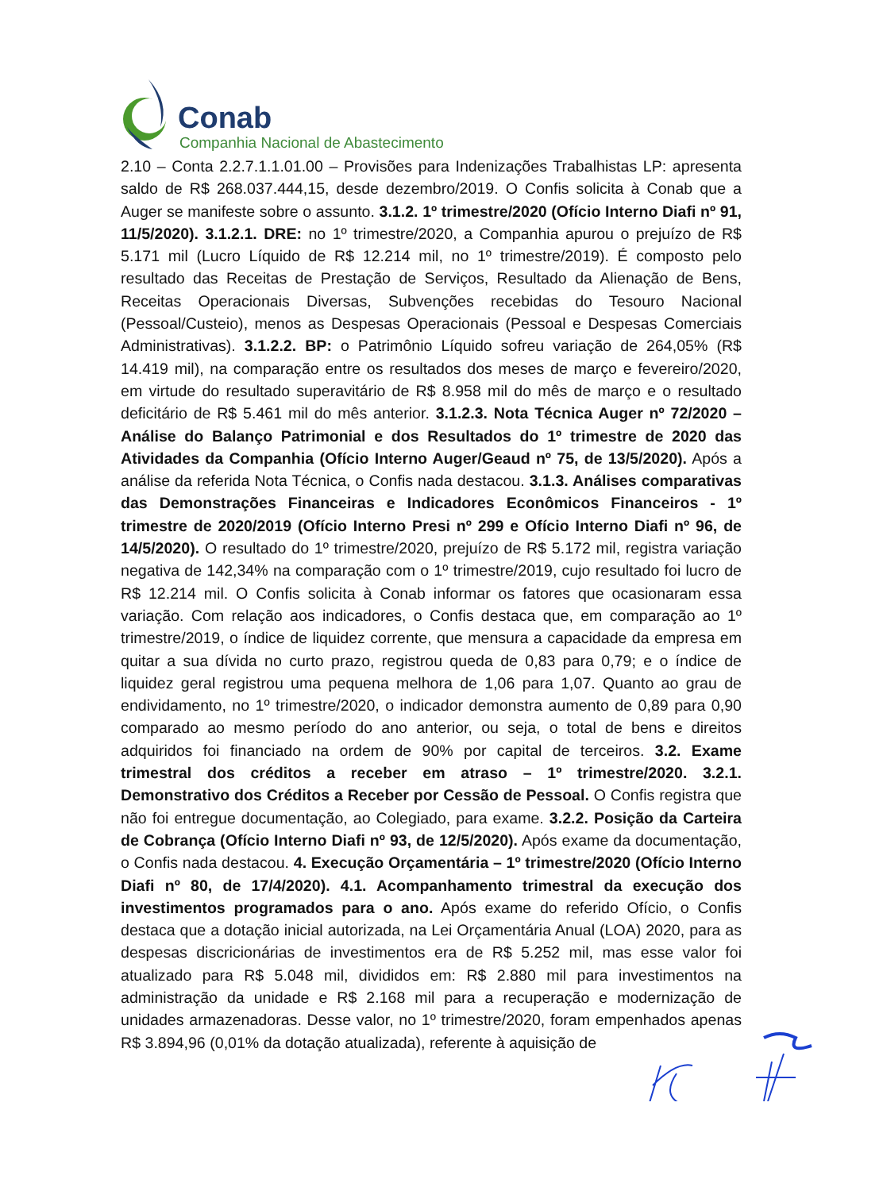Conab
Companhia Nacional de Abastecimento
2.10 – Conta 2.2.7.1.1.01.00 – Provisões para Indenizações Trabalhistas LP: apresenta saldo de R$ 268.037.444,15, desde dezembro/2019. O Confis solicita à Conab que a Auger se manifeste sobre o assunto. 3.1.2. 1º trimestre/2020 (Ofício Interno Diafi nº 91, 11/5/2020). 3.1.2.1. DRE: no 1º trimestre/2020, a Companhia apurou o prejuízo de R$ 5.171 mil (Lucro Líquido de R$ 12.214 mil, no 1º trimestre/2019). É composto pelo resultado das Receitas de Prestação de Serviços, Resultado da Alienação de Bens, Receitas Operacionais Diversas, Subvenções recebidas do Tesouro Nacional (Pessoal/Custeio), menos as Despesas Operacionais (Pessoal e Despesas Comerciais Administrativas). 3.1.2.2. BP: o Patrimônio Líquido sofreu variação de 264,05% (R$ 14.419 mil), na comparação entre os resultados dos meses de março e fevereiro/2020, em virtude do resultado superavitário de R$ 8.958 mil do mês de março e o resultado deficitário de R$ 5.461 mil do mês anterior. 3.1.2.3. Nota Técnica Auger nº 72/2020 – Análise do Balanço Patrimonial e dos Resultados do 1º trimestre de 2020 das Atividades da Companhia (Ofício Interno Auger/Geaud nº 75, de 13/5/2020). Após a análise da referida Nota Técnica, o Confis nada destacou. 3.1.3. Análises comparativas das Demonstrações Financeiras e Indicadores Econômicos Financeiros - 1º trimestre de 2020/2019 (Ofício Interno Presi nº 299 e Ofício Interno Diafi nº 96, de 14/5/2020). O resultado do 1º trimestre/2020, prejuízo de R$ 5.172 mil, registra variação negativa de 142,34% na comparação com o 1º trimestre/2019, cujo resultado foi lucro de R$ 12.214 mil. O Confis solicita à Conab informar os fatores que ocasionaram essa variação. Com relação aos indicadores, o Confis destaca que, em comparação ao 1º trimestre/2019, o índice de liquidez corrente, que mensura a capacidade da empresa em quitar a sua dívida no curto prazo, registrou queda de 0,83 para 0,79; e o índice de liquidez geral registrou uma pequena melhora de 1,06 para 1,07. Quanto ao grau de endividamento, no 1º trimestre/2020, o indicador demonstra aumento de 0,89 para 0,90 comparado ao mesmo período do ano anterior, ou seja, o total de bens e direitos adquiridos foi financiado na ordem de 90% por capital de terceiros. 3.2. Exame trimestral dos créditos a receber em atraso – 1º trimestre/2020. 3.2.1. Demonstrativo dos Créditos a Receber por Cessão de Pessoal. O Confis registra que não foi entregue documentação, ao Colegiado, para exame. 3.2.2. Posição da Carteira de Cobrança (Ofício Interno Diafi nº 93, de 12/5/2020). Após exame da documentação, o Confis nada destacou. 4. Execução Orçamentária – 1º trimestre/2020 (Ofício Interno Diafi nº 80, de 17/4/2020). 4.1. Acompanhamento trimestral da execução dos investimentos programados para o ano. Após exame do referido Ofício, o Confis destaca que a dotação inicial autorizada, na Lei Orçamentária Anual (LOA) 2020, para as despesas discricionárias de investimentos era de R$ 5.252 mil, mas esse valor foi atualizado para R$ 5.048 mil, divididos em: R$ 2.880 mil para investimentos na administração da unidade e R$ 2.168 mil para a recuperação e modernização de unidades armazenadoras. Desse valor, no 1º trimestre/2020, foram empenhados apenas R$ 3.894,96 (0,01% da dotação atualizada), referente à aquisição de